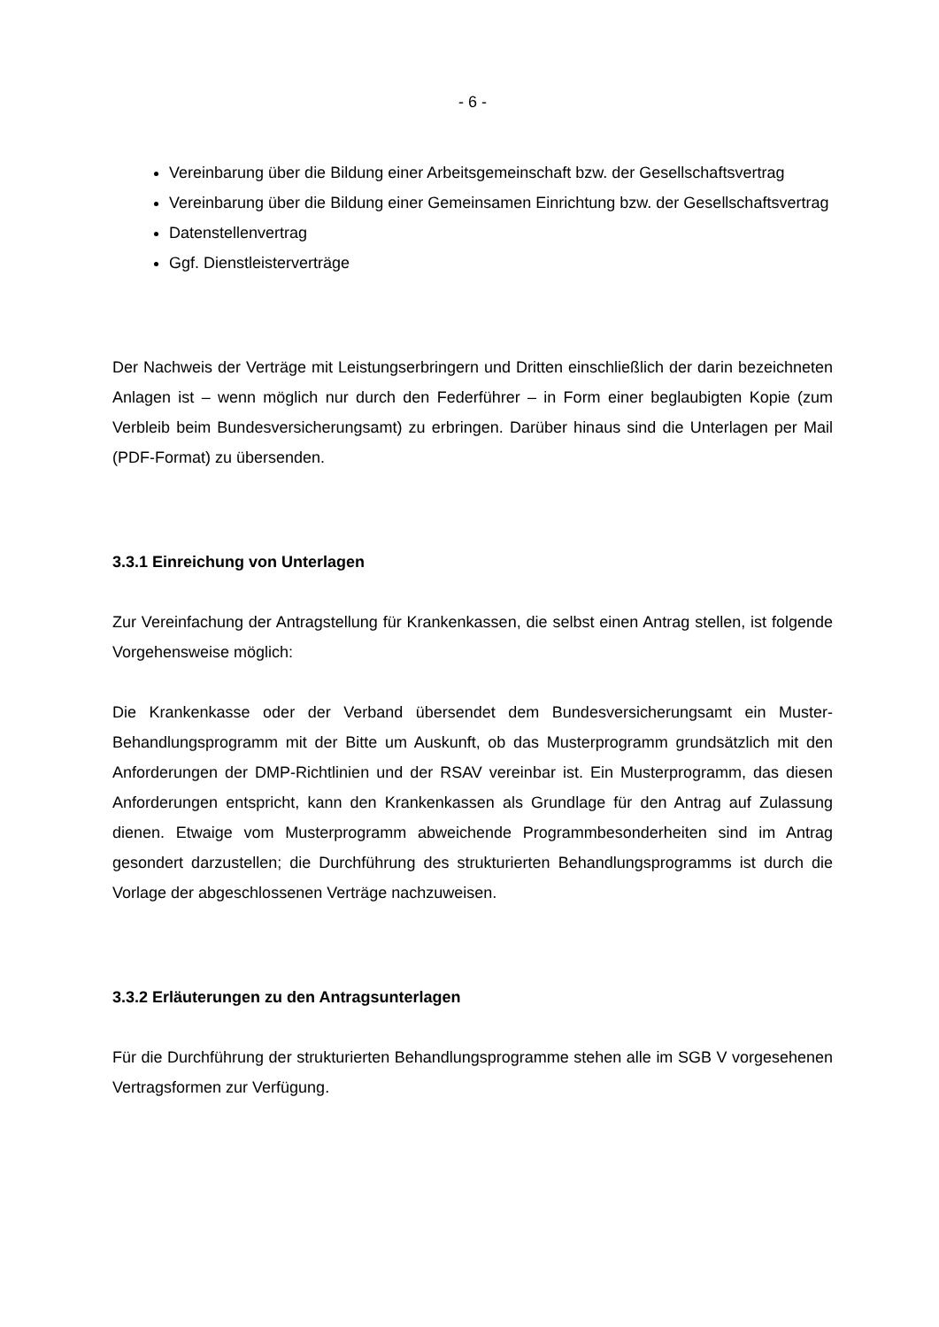- 6 -
Vereinbarung über die Bildung einer Arbeitsgemeinschaft bzw. der Gesellschaftsvertrag
Vereinbarung über die Bildung einer Gemeinsamen Einrichtung bzw. der Gesellschaftsvertrag
Datenstellenvertrag
Ggf. Dienstleisterverträge
Der Nachweis der Verträge mit Leistungserbringern und Dritten einschließlich der darin bezeichneten Anlagen ist – wenn möglich nur durch den Federführer – in Form einer beglaubigten Kopie (zum Verbleib beim Bundesversicherungsamt) zu erbringen. Darüber hinaus sind die Unterlagen per Mail (PDF-Format) zu übersenden.
3.3.1 Einreichung von Unterlagen
Zur Vereinfachung der Antragstellung für Krankenkassen, die selbst einen Antrag stellen, ist folgende Vorgehensweise möglich:
Die Krankenkasse oder der Verband übersendet dem Bundesversicherungsamt ein Muster-Behandlungsprogramm mit der Bitte um Auskunft, ob das Musterprogramm grundsätzlich mit den Anforderungen der DMP-Richtlinien und der RSAV vereinbar ist. Ein Musterprogramm, das diesen Anforderungen entspricht, kann den Krankenkassen als Grundlage für den Antrag auf Zulassung dienen. Etwaige vom Musterprogramm abweichende Programmbesonderheiten sind im Antrag gesondert darzustellen; die Durchführung des strukturierten Behandlungsprogramms ist durch die Vorlage der abgeschlossenen Verträge nachzuweisen.
3.3.2 Erläuterungen zu den Antragsunterlagen
Für die Durchführung der strukturierten Behandlungsprogramme stehen alle im SGB V vorgesehenen Vertragsformen zur Verfügung.